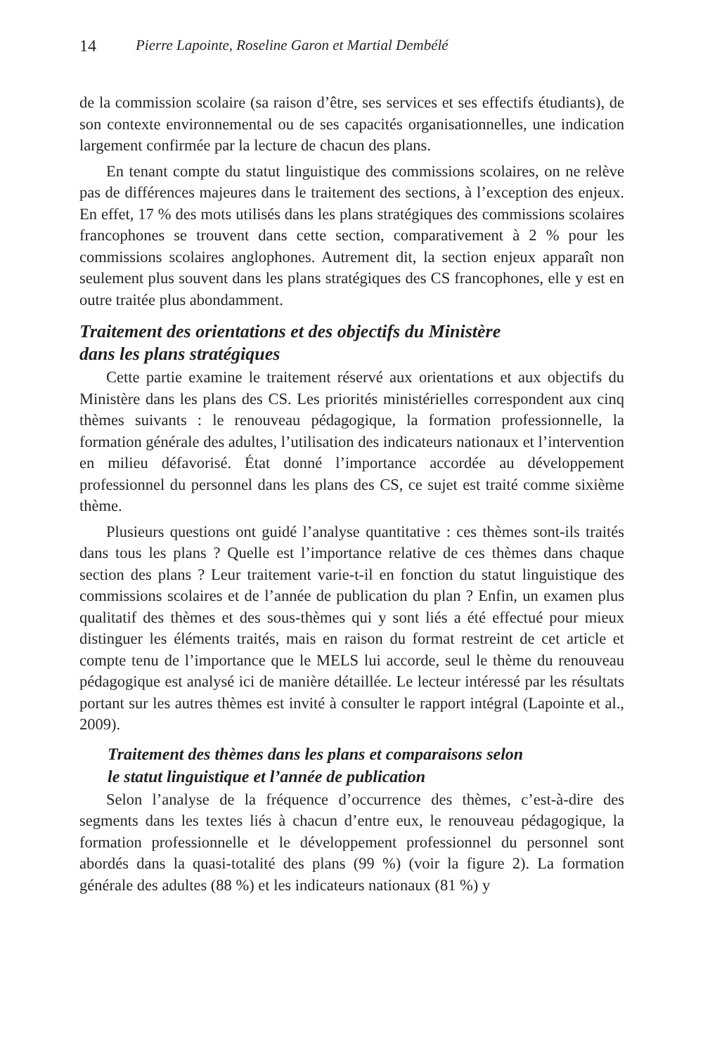14 Pierre Lapointe, Roseline Garon et Martial Dembélé
de la commission scolaire (sa raison d’être, ses services et ses effectifs étudiants), de son contexte environnemental ou de ses capacités organisationnelles, une indication largement confirmée par la lecture de chacun des plans.
En tenant compte du statut linguistique des commissions scolaires, on ne relève pas de différences majeures dans le traitement des sections, à l’exception des enjeux. En effet, 17 % des mots utilisés dans les plans stratégiques des commissions scolaires francophones se trouvent dans cette section, comparativement à 2 % pour les commissions scolaires anglophones. Autrement dit, la section enjeux apparaît non seulement plus souvent dans les plans stratégiques des CS francophones, elle y est en outre traitée plus abondamment.
Traitement des orientations et des objectifs du Ministère
dans les plans stratégiques
Cette partie examine le traitement réservé aux orientations et aux objectifs du Ministère dans les plans des CS. Les priorités ministérielles correspondent aux cinq thèmes suivants : le renouveau pédagogique, la formation professionnelle, la formation générale des adultes, l’utilisation des indicateurs nationaux et l’intervention en milieu défavorisé. État donné l’importance accordée au développement professionnel du personnel dans les plans des CS, ce sujet est traité comme sixième thème.
Plusieurs questions ont guidé l’analyse quantitative : ces thèmes sont-ils traités dans tous les plans ? Quelle est l’importance relative de ces thèmes dans chaque section des plans ? Leur traitement varie-t-il en fonction du statut linguistique des commissions scolaires et de l’année de publication du plan ? Enfin, un examen plus qualitatif des thèmes et des sous-thèmes qui y sont liés a été effectué pour mieux distinguer les éléments traités, mais en raison du format restreint de cet article et compte tenu de l’importance que le MELS lui accorde, seul le thème du renouveau pédagogique est analysé ici de manière détaillée. Le lecteur intéressé par les résultats portant sur les autres thèmes est invité à consulter le rapport intégral (Lapointe et al., 2009).
Traitement des thèmes dans les plans et comparaisons selon
le statut linguistique et l’année de publication
Selon l’analyse de la fréquence d’occurrence des thèmes, c’est-à-dire des segments dans les textes liés à chacun d’entre eux, le renouveau pédagogique, la formation professionnelle et le développement professionnel du personnel sont abordés dans la quasi-totalité des plans (99 %) (voir la figure 2). La formation générale des adultes (88 %) et les indicateurs nationaux (81 %) y